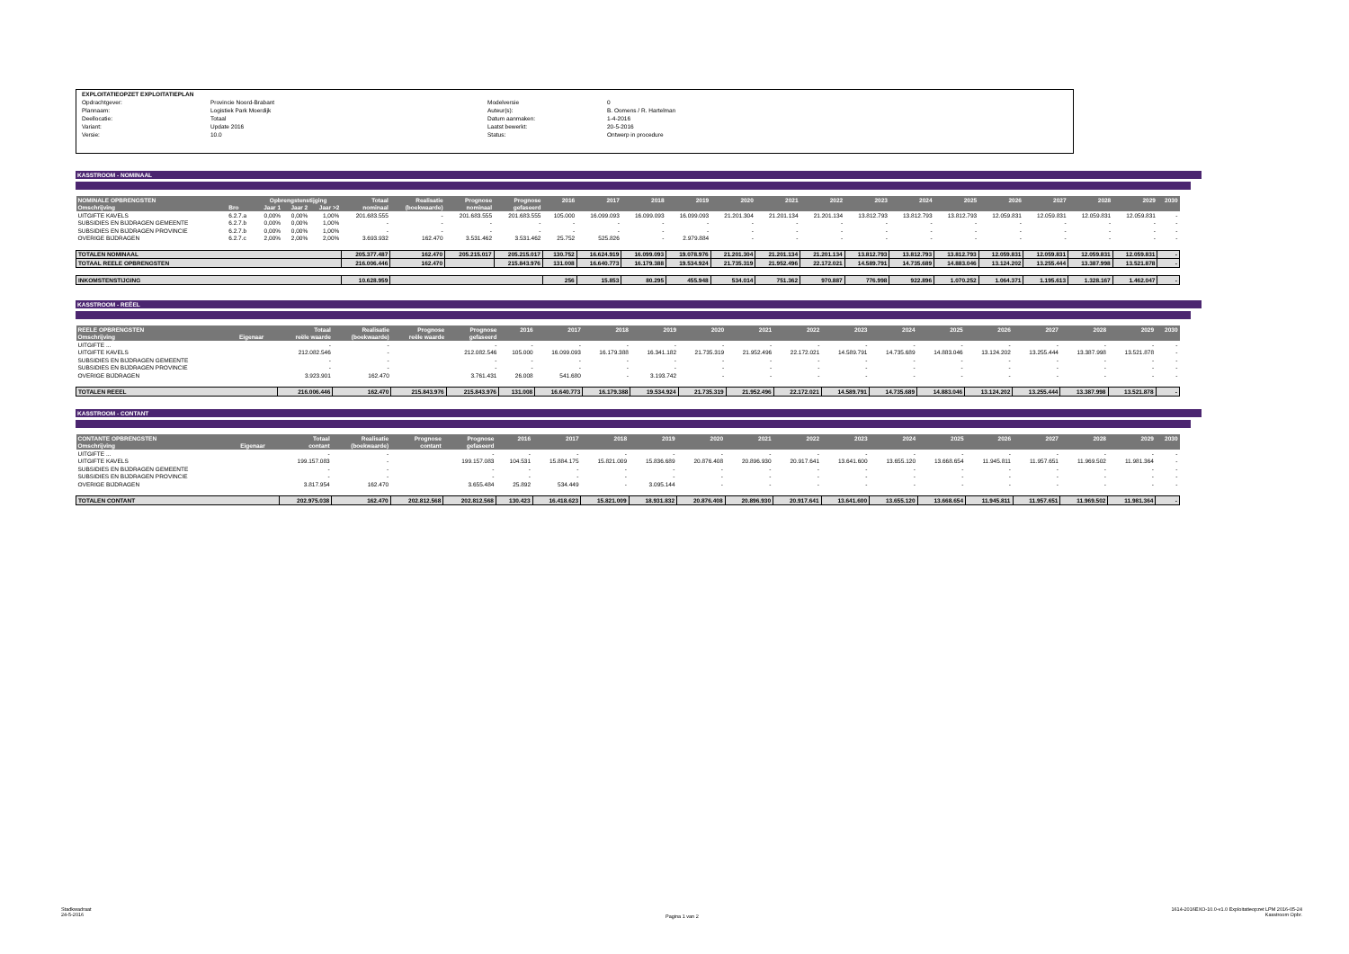| EXPLOITATIEOPZET EXPLOITATIEPLAN | | | |
| Opdrachtgever: | Provincie Noord-Brabant | Modelversie | 0 |
| Plannaam: | Logistiek Park Moerdijk | Auteur(s): | B. Oomens / R. Hartelman |
| Deellocatie: | Totaal | Datum aanmaken: | 1-4-2016 |
| Variant: | Update 2016 | Laatst bewerkt: | 20-5-2016 |
| Versie: | 10.0 | Status: | Ontwerp in procedure |
KASSTROOM - NOMINAAL
| NOMINALE OPBRENGSTEN | | Opbrengstenstijging | | | Totaal | Realisatie | Prognose | Prognose | 2016 | 2017 | 2018 | 2019 | 2020 | 2021 | 2022 | 2023 | 2024 | 2025 | 2026 | 2027 | 2028 | 2029 | 2030 |
| --- | --- | --- | --- | --- | --- | --- | --- | --- | --- | --- | --- | --- | --- | --- | --- | --- | --- | --- | --- | --- | --- | --- | --- |
| Omschrijving | Bro | Jaar 1 | Jaar 2 | Jaar >2 | nominaal | (boekwaarde) | nominaal | gefaseerd | | | | | | | | | | | | | | | |
| UITGIFTE KAVELS | 6.2.7.a | 0,00% | 0,00% | 1,00% | 201.683.555 | - | 201.683.555 | 201.683.555 | 105.000 | 16.099.093 | 16.099.093 | 16.099.093 | 21.201.304 | 21.201.134 | 21.201.134 | 13.812.793 | 13.812.793 | 13.812.793 | 12.059.831 | 12.059.831 | 12.059.831 | 12.059.831 | - |
| SUBSIDIES EN BIJDRAGEN GEMEENTE | 6.2.7.b | 0,00% | 0,00% | 1,00% | - | - | - | - | - | - | - | - | - | - | - | - | - | - | - | - | - | - | - |
| SUBSIDIES EN BIJDRAGEN PROVINCIE | 6.2.7.b | 0,00% | 0,00% | 1,00% | - | - | - | - | - | - | - | - | - | - | - | - | - | - | - | - | - | - | - |
| OVERIGE BIJDRAGEN | 6.2.7.c | 2,00% | 2,00% | 2,00% | 3.693.932 | 162.470 | 3.531.462 | 3.531.462 | 25.752 | 525.826 | - | 2.979.884 | - | - | - | - | - | - | - | - | - | - | - |
| TOTALEN NOMINAAL | | | | | 205.377.487 | 162.470 | 205.215.017 | 205.215.017 | 130.752 | 16.624.919 | 16.099.093 | 19.078.976 | 21.201.304 | 21.201.134 | 21.201.134 | 13.812.793 | 13.812.793 | 13.812.793 | 12.059.831 | 12.059.831 | 12.059.831 | 12.059.831 | - |
| TOTAAL REELE OPBRENGSTEN | | | | | 216.006.446 | 162.470 | | 215.843.976 | 131.008 | 16.640.773 | 16.179.388 | 19.534.924 | 21.735.319 | 21.952.496 | 22.172.021 | 14.589.791 | 14.735.689 | 14.883.046 | 13.124.202 | 13.255.444 | 13.387.998 | 13.521.878 | - |
| INKOMSTENSTIJGING | | | | | 10.628.959 | | | | 256 | 15.853 | 80.295 | 455.948 | 534.014 | 751.362 | 970.887 | 776.998 | 922.896 | 1.070.252 | 1.064.371 | 1.195.613 | 1.328.167 | 1.462.047 | - |
KASSTROOM - REËEL
| REELE OPBRENGSTEN | | Totaal | Realisatie | Prognose | Prognose | 2016 | 2017 | 2018 | 2019 | 2020 | 2021 | 2022 | 2023 | 2024 | 2025 | 2026 | 2027 | 2028 | 2029 | 2030 |
| --- | --- | --- | --- | --- | --- | --- | --- | --- | --- | --- | --- | --- | --- | --- | --- | --- | --- | --- | --- | --- |
| Omschrijving | Eigenaar | reële waarde | (boekwaarde) | reële waarde | gefaseerd | | | | | | | | | | | | | | | |
| UITGIFTE ... | | - | - | | - | - | - | - | - | - | - | - | - | - | - | - | - | - | - | - |
| UITGIFTE KAVELS | | 212.082.546 | - | | 212.082.546 | 105.000 | 16.099.093 | 16.179.388 | 16.341.182 | 21.735.319 | 21.952.496 | 22.172.021 | 14.589.791 | 14.735.689 | 14.883.046 | 13.124.202 | 13.255.444 | 13.387.998 | 13.521.878 | - |
| SUBSIDIES EN BIJDRAGEN GEMEENTE | | - | - | | - | - | - | - | - | - | - | - | - | - | - | - | - | - | - | - |
| SUBSIDIES EN BIJDRAGEN PROVINCIE | | - | - | | - | - | - | - | - | - | - | - | - | - | - | - | - | - | - | - |
| OVERIGE BIJDRAGEN | | 3.923.901 | 162.470 | | 3.761.431 | 26.008 | 541.680 | - | 3.193.742 | - | - | - | - | - | - | - | - | - | - | - |
| TOTALEN REEEL | | 216.006.446 | 162.470 | 215.843.976 | 215.843.976 | 131.008 | 16.640.773 | 16.179.388 | 19.534.924 | 21.735.319 | 21.952.496 | 22.172.021 | 14.589.791 | 14.735.689 | 14.883.046 | 13.124.202 | 13.255.444 | 13.387.998 | 13.521.878 | - |
KASSTROOM - CONTANT
| CONTANTE OPBRENGSTEN | | Totaal | Realisatie | Prognose | Prognose | 2016 | 2017 | 2018 | 2019 | 2020 | 2021 | 2022 | 2023 | 2024 | 2025 | 2026 | 2027 | 2028 | 2029 | 2030 |
| --- | --- | --- | --- | --- | --- | --- | --- | --- | --- | --- | --- | --- | --- | --- | --- | --- | --- | --- | --- | --- |
| Omschrijving | Eigenaar | contant | (boekwaarde) | contant | gefaseerd | | | | | | | | | | | | | | | |
| UITGIFTE ... | | - | - | | - | - | - | - | - | - | - | - | - | - | - | - | - | - | - | - |
| UITGIFTE KAVELS | | 199.157.083 | - | | 199.157.083 | 104.531 | 15.884.175 | 15.821.009 | 15.836.689 | 20.876.408 | 20.896.930 | 20.917.641 | 13.641.600 | 13.655.120 | 13.668.654 | 11.945.811 | 11.957.651 | 11.969.502 | 11.981.364 | - |
| SUBSIDIES EN BIJDRAGEN GEMEENTE | | - | - | | - | - | - | - | - | - | - | - | - | - | - | - | - | - | - | - |
| SUBSIDIES EN BIJDRAGEN PROVINCIE | | - | - | | - | - | - | - | - | - | - | - | - | - | - | - | - | - | - | - |
| OVERIGE BIJDRAGEN | | 3.817.954 | 162.470 | | 3.655.484 | 25.892 | 534.449 | - | 3.095.144 | - | - | - | - | - | - | - | - | - | - | - |
| TOTALEN CONTANT | | 202.975.038 | 162.470 | 202.812.568 | 202.812.568 | 130.423 | 16.418.623 | 15.821.009 | 18.931.832 | 20.876.408 | 20.896.930 | 20.917.641 | 13.641.600 | 13.655.120 | 13.668.654 | 11.945.811 | 11.957.651 | 11.969.502 | 11.981.364 | - |
Stadkwadraat
24-5-2016
Pagina 1 van 2
1614-2016EXO-10.0-v1.0 Exploitatieopzet LPM 2016-05-24
Kasstroom Opbr.